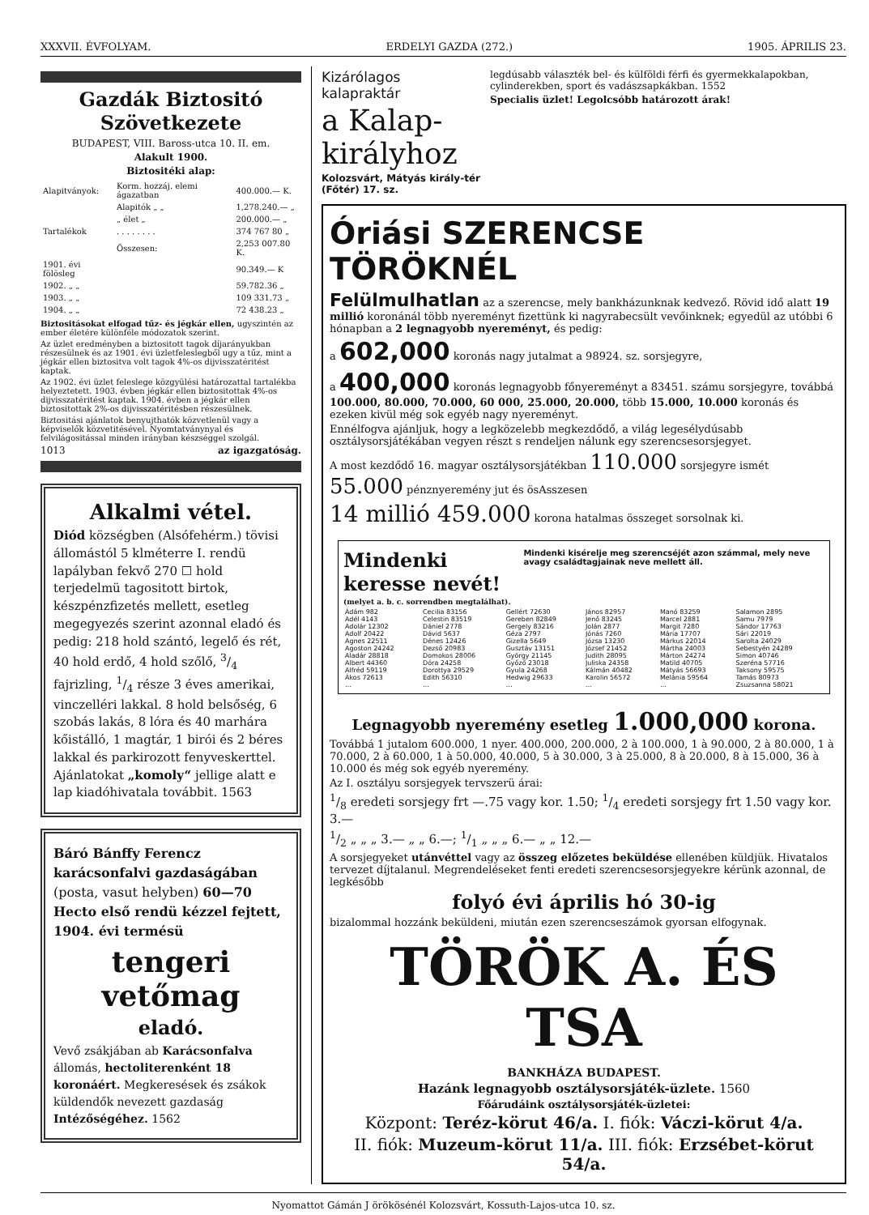XXXVII. ÉVFOLYAM. ERDELYI GAZDA (272.) 1905. ÁPRILIS 23.
Gazdák Biztositó Szövetkezete
BUDAPEST, VIII. Baross-utca 10. II. em.
Alakult 1900.
Biztositéki alap:
| Alapitványok: | Korm. hozzáj. elemi ágazatban | 400.000.— K. |
| | Alapitók „ „ | 1,278.240.— „ |
| | „ élet „ | 200.000.— „ |
| Tartalékok | . . . . . . . . | 374 767 80 „ |
| | Összesen: | 2,253 007.80 K. |
| 1901. évi fölösleg | | 90.349.— K |
| 1902. „ „ | | 59.782.36 „ |
| 1903. „ „ | | 109 331.73 „ |
| 1904. „ „ | | 72 438.23 „ |
Biztositásokat elfogad tűz- és jégkár ellen, ugyszintén az ember életére különféle módozatok szerint.
Az üzlet eredményben a biztositott tagok díjarányukban részesülnek és az 1901. évi üzletfeleslegből ugy a tűz, mint a jégkár ellen biztositva volt tagok 4%-os dijvisszatéritést kaptak.
Az 1902. évi üzlet feleslege közgyülési határozattal tartalékba helyeztetett. 1903. évben jégkár ellen biztositottak 4%-os dijvisszatéritést kaptak. 1904. évben a jégkár ellen biztositottak 2%-os dijvisszatéritésben részesülnek.
Biztositási ajánlatok benyujthatók közvetlenül vagy a képviselők közvetitésével. Nyomtatványnyal és felvilágositással minden irányban készséggel szolgál.
1013 az igazgatóság.
Alkalmi vétel.
Diód községben (Alsófehérm.) tövisi állomástól 5 klméterre I. rendü lapályban fekvő 270 ☐ hold terjedelmü tagositott birtok, készpénzfizetés mellett, esetleg megegyezés szerint azonnal eladó és pedig: 218 hold szántó, legelő és rét, 40 hold erdő, 4 hold szőlő, 3/4 fajrizling, 1/4 része 3 éves amerikai, vinczelléri lakkal. 8 hold belsőség, 6 szobás lakás, 8 lóra és 40 marhára kőistálló, 1 magtár, 1 birói és 2 béres lakkal és parkirozott fenyveskerttel. Ajánlatokat „komoly“ jellige alatt e lap kiadóhivatala továbbit. 1563
Báró Bánffy Ferencz karácsonfalvi gazdaságában (posta, vasut helyben) 60—70 Hecto első rendü kézzel fejtett, 1904. évi termésü
tengeri vetőmag
eladó.
Vevő zsákjában ab Karácsonfalva állomás, hectoliterenként 18 koronáért. Megkeresések és zsákok küldendők nevezett gazdaság Intézőségéhez. 1562
Kizárólagos kalapraktár
a Kalap-királyhoz
Kolozsvárt, Mátyás király-tér (Főtér) 17. sz.
legdúsabb választék bel- és külföldi férfi és gyermekkalapokban, cylinderekben, sport és vadászsapkákban. 1552
Specialis üzlet! Legolcsóbb határozott árak!
Óriási SZERENCSE TÖRÖKNÉL
Felülmulhatlan az a szerencse, mely bankházunknak kedvező. Rövid idő alatt 19 millió koronánál több nyereményt fizettünk ki nagyrabecsült vevőinknek; egyedül az utóbbi 6 hónapban a 2 legnagyobb nyereményt, és pedig:
a 602,000 koronás nagy jutalmat a 98924. sz. sorsjegyre,
a 400,000 koronás legnagyobb főnyereményt a 83451. számu sorsjegyre, továbbá 100.000, 80.000, 70.000, 60 000, 25.000, 20.000, több 15.000, 10.000 koronás és ezeken kivül még sok egyéb nagy nyereményt.
Ennélfogva ajánljuk, hogy a legközelebb megkezdődő, a világ legesélydúsabb osztálysorsjátékában vegyen részt s rendeljen nálunk egy szerencsesorsjegyet.
A most kezdődő 16. magyar osztálysorsjátékban 110.000 sorsjegyre ismét 55.000 pénznyeremény jut és ösAsszesen
14 millió 459.000 korona hatalmas összeget sorsolnak ki.
Mindenki keresse nevét!
(melyet a. b. c. sorrendben megtalálhat).
Mindenki kisérelje meg szerencséjét azon számmal, mely neve avagy családtagjainak neve mellett áll.
| Ádám 982 | Cecilia 83156 | Gellért 72630 | János 82957 | Manó 83259 | Salamon 2895 |
| Adél 4143 | Celestin 83519 | Gereben 82849 | Jenő 83245 | Marcel 2881 | Samu 7979 |
| Adolár 12302 | Dániel 2778 | Gergely 83216 | Jolán 2877 | Margit 7280 | Sándor 17763 |
| Adolf 20422 | Dávid 5637 | Géza 2797 | Jónás 7260 | Mária 17707 | Sári 22019 |
| Agnes 22511 | Dénes 12426 | Gizella 5649 | Józsa 13230 | Márkus 22014 | Sarolta 24029 |
| Agoston 24242 | Dezső 20983 | Gusztáv 13151 | József 21452 | Mártha 24003 | Sebestyén 24289 |
| Aladár 28818 | Domokos 28006 | György 21145 | Judith 28095 | Márton 24274 | Simon 40746 |
| Albert 44360 | Dóra 24258 | Győző 23018 | Juliska 24358 | Matild 40705 | Szeréna 57716 |
| Alfréd 59119 | Dorottya 29529 | Gyula 24268 | Kálmán 40482 | Mátyás 56693 | Taksony 59575 |
| Ákos 72613 | Edith 56310 | Hedwig 29633 | Karolin 56572 | Melánia 59564 | Tamás 80973 |
| … | … | … | … | … | Zsuzsanna 58021 |
Legnagyobb nyeremény esetleg 1.000,000 korona.
Továbbá 1 jutalom 600.000, 1 nyer. 400.000, 200.000, 2 à 100.000, 1 à 90.000, 2 à 80.000, 1 à 70.000, 2 à 60.000, 1 à 50.000, 40.000, 5 à 30.000, 3 à 25.000, 8 à 20.000, 8 à 15.000, 36 à 10.000 és még sok egyéb nyeremény.
Az I. osztályu sorsjegyek tervszerü árai:
1/8 eredeti sorsjegy frt —.75 vagy kor. 1.50; 1/4 eredeti sorsjegy frt 1.50 vagy kor. 3.—
1/2 „ „ „ 3.— „ „ 6.—; 1/1 „ „ „ 6.— „ „ 12.—
A sorsjegyeket utánvéttel vagy az összeg előzetes beküldése ellenében küldjük. Hivatalos tervezet díjtalanul. Megrendeléseket fenti eredeti szerencsesorsjegyekre kérünk azonnal, de legkésőbb
folyó évi április hó 30-ig
bizalommal hozzánk beküldeni, miután ezen szerencseszámok gyorsan elfogynak.
TÖRÖK A. ÉS TSA
BANKHÁZA BUDAPEST.
Hazánk legnagyobb osztálysorsjáték-üzlete. 1560
Főárudáink osztálysorsjáték-üzletei:
Központ: Teréz-körut 46/a. I. fiók: Váczi-körut 4/a.
II. fiók: Muzeum-körut 11/a. III. fiók: Erzsébet-körut 54/a.
Nyomattot Gámán J örökösénél Kolozsvárt, Kossuth-Lajos-utca 10. sz.